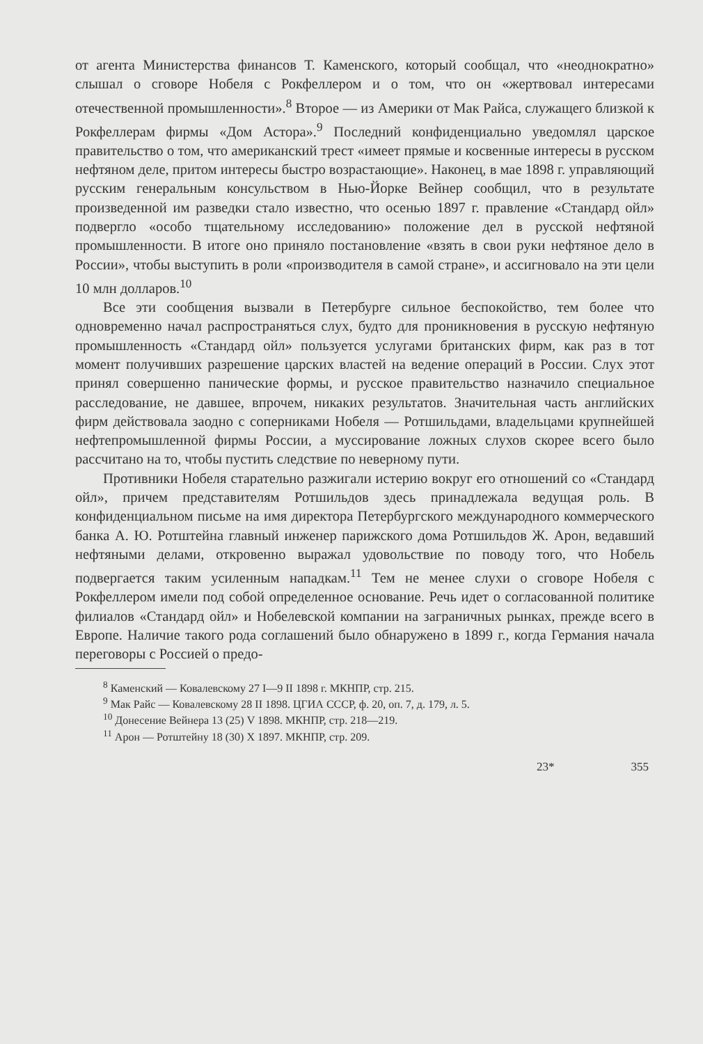от агента Министерства финансов Т. Каменского, который сообщал, что «неоднократно» слышал о сговоре Нобеля с Рокфеллером и о том, что он «жертвовал интересами отечественной промышленности».<sup>8</sup> Второе — из Америки от Мак Райса, служащего близкой к Рокфеллерам фирмы «Дом Астора».<sup>9</sup> Последний конфиденциально уведомлял царское правительство о том, что американский трест «имеет прямые и косвенные интересы в русском нефтяном деле, притом интересы быстро возрастающие». Наконец, в мае 1898 г. управляющий русским генеральным консульством в Нью-Йорке Вейнер сообщил, что в результате произведенной им разведки стало известно, что осенью 1897 г. правление «Стандард ойл» подвергло «особо тщательному исследованию» положение дел в русской нефтяной промышленности. В итоге оно приняло постановление «взять в свои руки нефтяное дело в России», чтобы выступить в роли «производителя в самой стране», и ассигновало на эти цели 10 млн долларов.<sup>10</sup>
Все эти сообщения вызвали в Петербурге сильное беспокойство, тем более что одновременно начал распространяться слух, будто для проникновения в русскую нефтяную промышленность «Стандард ойл» пользуется услугами британских фирм, как раз в тот момент получивших разрешение царских властей на ведение операций в России. Слух этот принял совершенно панические формы, и русское правительство назначило специальное расследование, не давшее, впрочем, никаких результатов. Значительная часть английских фирм действовала заодно с соперниками Нобеля — Ротшильдами, владельцами крупнейшей нефтепромышленной фирмы России, а муссирование ложных слухов скорее всего было рассчитано на то, чтобы пустить следствие по неверному пути.
Противники Нобеля старательно разжигали истерию вокруг его отношений со «Стандард ойл», причем представителям Ротшильдов здесь принадлежала ведущая роль. В конфиденциальном письме на имя директора Петербургского международного коммерческого банка А. Ю. Ротштейна главный инженер парижского дома Ротшильдов Ж. Арон, ведавший нефтяными делами, откровенно выражал удовольствие по поводу того, что Нобель подвергается таким усиленным нападкам.<sup>11</sup> Тем не менее слухи о сговоре Нобеля с Рокфеллером имели под собой определенное основание. Речь идет о согласованной политике филиалов «Стандард ойл» и Нобелевской компании на заграничных рынках, прежде всего в Европе. Наличие такого рода соглашений было обнаружено в 1899 г., когда Германия начала переговоры с Россией о предо-
<sup>8</sup> Каменский — Ковалевскому 27 I—9 II 1898 г. МКНПР, стр. 215.
<sup>9</sup> Мак Райс — Ковалевскому 28 II 1898. ЦГИА СССР, ф. 20, оп. 7, д. 179, л. 5.
<sup>10</sup> Донесение Вейнера 13 (25) V 1898. МКНПР, стр. 218—219.
<sup>11</sup> Арон — Ротштейну 18 (30) X 1897. МКНПР, стр. 209.
23* 355